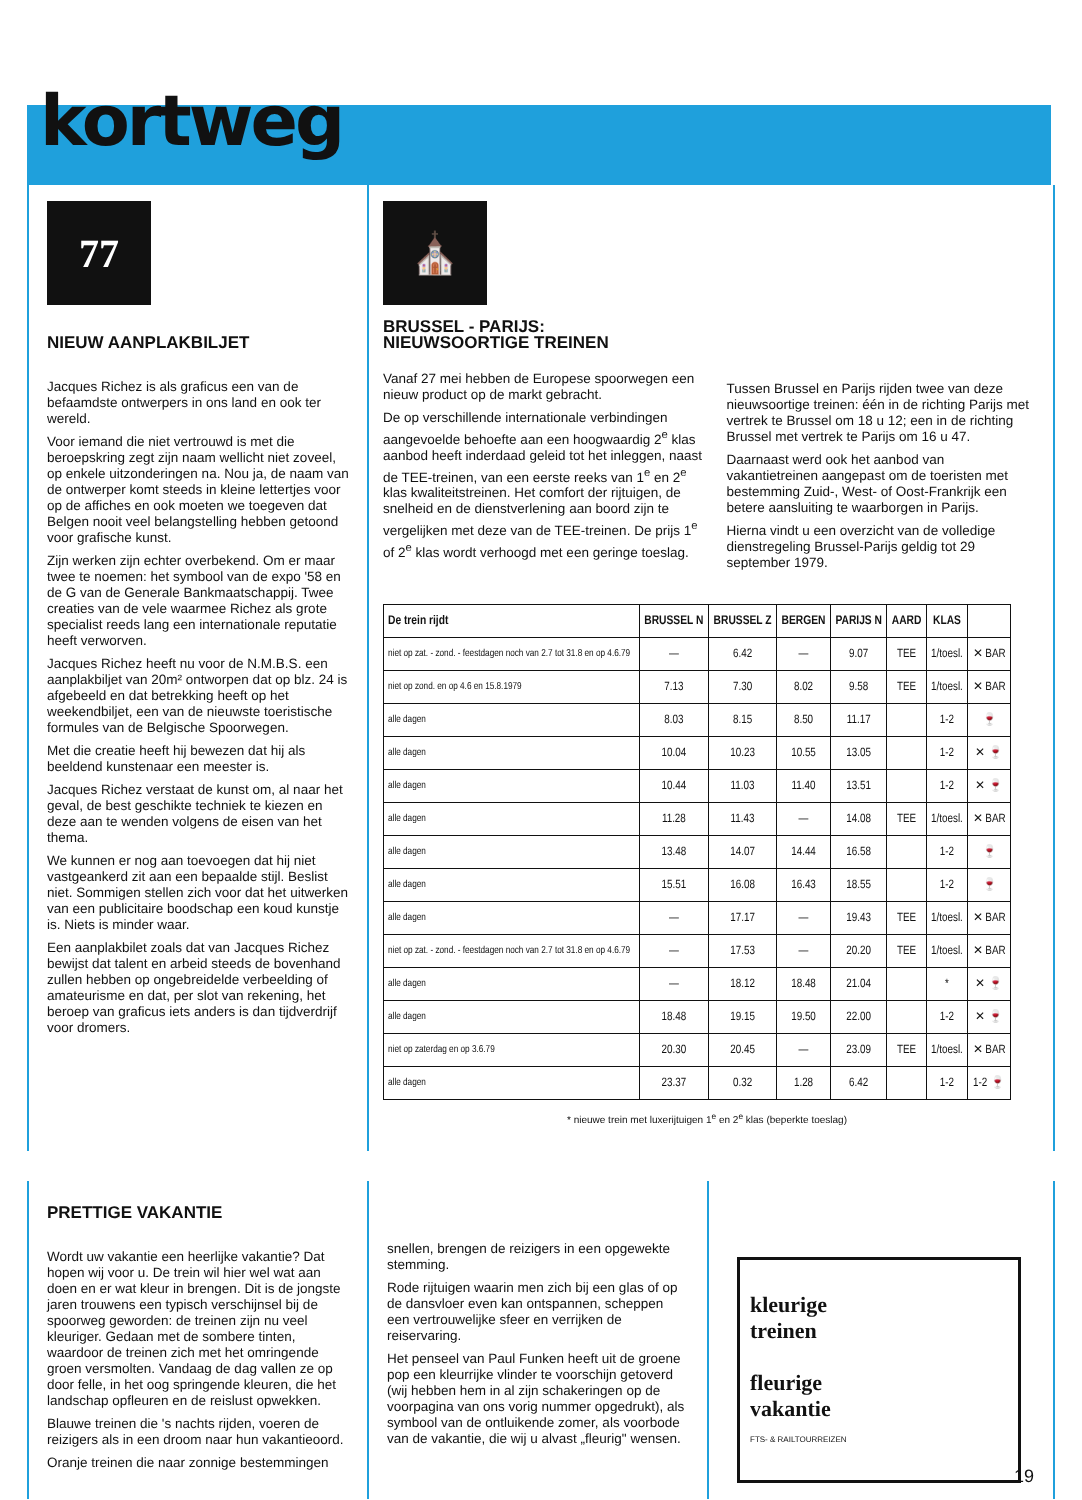kortweg
77
NIEUW AANPLAKBILJET
Jacques Richez is als graficus een van de befaamdste ontwerpers in ons land en ook ter wereld.
Voor iemand die niet vertrouwd is met die beroepskring zegt zijn naam wellicht niet zoveel, op enkele uitzonderingen na. Nou ja, de naam van de ontwerper komt steeds in kleine lettertjes voor op de affiches en ook moeten we toegeven dat Belgen nooit veel belangstelling hebben getoond voor grafische kunst.
Zijn werken zijn echter overbekend. Om er maar twee te noemen: het symbool van de expo '58 en de G van de Generale Bankmaatschappij. Twee creaties van de vele waarmee Richez als grote specialist reeds lang een internationale reputatie heeft verworven.
Jacques Richez heeft nu voor de N.M.B.S. een aanplakbiljet van 20m² ontworpen dat op blz. 24 is afgebeeld en dat betrekking heeft op het weekendbiljet, een van de nieuwste toeristische formules van de Belgische Spoorwegen.
Met die creatie heeft hij bewezen dat hij als beeldend kunstenaar een meester is.
Jacques Richez verstaat de kunst om, al naar het geval, de best geschikte techniek te kiezen en deze aan te wenden volgens de eisen van het thema.
We kunnen er nog aan toevoegen dat hij niet vastgeankerd zit aan een bepaalde stijl. Beslist niet. Sommigen stellen zich voor dat het uitwerken van een publicitaire boodschap een koud kunstje is. Niets is minder waar.
Een aanplakbilet zoals dat van Jacques Richez bewijst dat talent en arbeid steeds de bovenhand zullen hebben op ongebreidelde verbeelding of amateurisme en dat, per slot van rekening, het beroep van graficus iets anders is dan tijdverdrijf voor dromers.
⛪
BRUSSEL - PARIJS:
NIEUWSOORTIGE TREINEN
Vanaf 27 mei hebben de Europese spoorwegen een nieuw product op de markt gebracht.
De op verschillende internationale verbindingen aangevoelde behoefte aan een hoogwaardig 2<sup>e</sup> klas aanbod heeft inderdaad geleid tot het inleggen, naast de TEE-treinen, van een eerste reeks van 1<sup>e</sup> en 2<sup>e</sup> klas kwaliteitstreinen. Het comfort der rijtuigen, de snelheid en de dienstverlening aan boord zijn te vergelijken met deze van de TEE-treinen. De prijs 1<sup>e</sup> of 2<sup>e</sup> klas wordt verhoogd met een geringe toeslag.
Tussen Brussel en Parijs rijden twee van deze nieuwsoortige treinen: één in de richting Parijs met vertrek te Brussel om 18 u 12; een in de richting Brussel met vertrek te Parijs om 16 u 47.
Daarnaast werd ook het aanbod van vakantietreinen aangepast om de toeristen met bestemming Zuid-, West- of Oost-Frankrijk een betere aansluiting te waarborgen in Parijs.
Hierna vindt u een overzicht van de volledige dienstregeling Brussel-Parijs geldig tot 29 september 1979.
| De trein rijdt | BRUSSEL N | BRUSSEL Z | BERGEN | PARIJS N | AARD | KLAS | |
| --- | --- | --- | --- | --- | --- | --- | --- |
| niet op zat. - zond. - feestdagen noch van 2.7 tot 31.8 en op 4.6.79 | — | 6.42 | — | 9.07 | TEE | 1/toesl. | ✕ BAR |
| niet op zond. en op 4.6 en 15.8.1979 | 7.13 | 7.30 | 8.02 | 9.58 | TEE | 1/toesl. | ✕ BAR |
| alle dagen | 8.03 | 8.15 | 8.50 | 11.17 | | 1-2 | 🍷 |
| alle dagen | 10.04 | 10.23 | 10.55 | 13.05 | | 1-2 | ✕ 🍷 |
| alle dagen | 10.44 | 11.03 | 11.40 | 13.51 | | 1-2 | ✕ 🍷 |
| alle dagen | 11.28 | 11.43 | — | 14.08 | TEE | 1/toesl. | ✕ BAR |
| alle dagen | 13.48 | 14.07 | 14.44 | 16.58 | | 1-2 | 🍷 |
| alle dagen | 15.51 | 16.08 | 16.43 | 18.55 | | 1-2 | 🍷 |
| alle dagen | — | 17.17 | — | 19.43 | TEE | 1/toesl. | ✕ BAR |
| niet op zat. - zond. - feestdagen noch van 2.7 tot 31.8 en op 4.6.79 | — | 17.53 | — | 20.20 | TEE | 1/toesl. | ✕ BAR |
| alle dagen | — | 18.12 | 18.48 | 21.04 | | * | ✕ 🍷 |
| alle dagen | 18.48 | 19.15 | 19.50 | 22.00 | | 1-2 | ✕ 🍷 |
| niet op zaterdag en op 3.6.79 | 20.30 | 20.45 | — | 23.09 | TEE | 1/toesl. | ✕ BAR |
| alle dagen | 23.37 | 0.32 | 1.28 | 6.42 | | 1-2 | 1-2 🍷 |
* nieuwe trein met luxerijtuigen 1<sup>e</sup> en 2<sup>e</sup> klas (beperkte toeslag)
PRETTIGE VAKANTIE
Wordt uw vakantie een heerlijke vakantie? Dat hopen wij voor u. De trein wil hier wel wat aan doen en er wat kleur in brengen. Dit is de jongste jaren trouwens een typisch verschijnsel bij de spoorweg geworden: de treinen zijn nu veel kleuriger. Gedaan met de sombere tinten, waardoor de treinen zich met het omringende groen versmolten. Vandaag de dag vallen ze op door felle, in het oog springende kleuren, die het landschap opfleuren en de reislust opwekken.
Blauwe treinen die 's nachts rijden, voeren de reizigers als in een droom naar hun vakantieoord.
Oranje treinen die naar zonnige bestemmingen
snellen, brengen de reizigers in een opgewekte stemming.
Rode rijtuigen waarin men zich bij een glas of op de dansvloer even kan ontspannen, scheppen een vertrouwelijke sfeer en verrijken de reiservaring.
Het penseel van Paul Funken heeft uit de groene pop een kleurrijke vlinder te voorschijn getoverd (wij hebben hem in al zijn schakeringen op de voorpagina van ons vorig nummer opgedrukt), als symbool van de ontluikende zomer, als voorbode van de vakantie, die wij u alvast „fleurig" wensen.
kleurige
treinen
fleurige
vakantie
FTS- & RAILTOURREIZEN
19